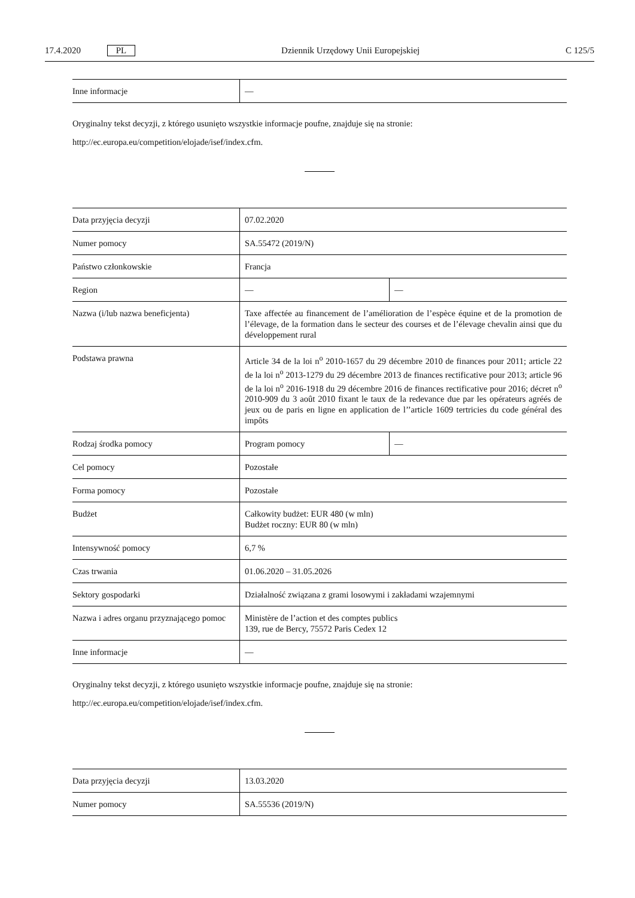17.4.2020 PL Dziennik Urzędowy Unii Europejskiej C 125/5
| Inne informacje | — |
Oryginalny tekst decyzji, z którego usunięto wszystkie informacje poufne, znajduje się na stronie:
http://ec.europa.eu/competition/elojade/isef/index.cfm.
| Data przyjęcia decyzji | 07.02.2020 | |
| Numer pomocy | SA.55472 (2019/N) | |
| Państwo członkowskie | Francja | |
| Region | — | — |
| Nazwa (i/lub nazwa beneficjenta) | Taxe affectée au financement de l’amélioration de l’espèce équine et de la promotion de l’élevage, de la formation dans le secteur des courses et de l’élevage chevalin ainsi que du développement rural | |
| Podstawa prawna | Article 34 de la loi n<sup>o</sup> 2010-1657 du 29 décembre 2010 de finances pour 2011; article 22 de la loi n<sup>o</sup> 2013-1279 du 29 décembre 2013 de finances rectificative pour 2013; article 96 de la loi n<sup>o</sup> 2016-1918 du 29 décembre 2016 de finances rectificative pour 2016; décret n<sup>o</sup> 2010-909 du 3 août 2010 fixant le taux de la redevance due par les opérateurs agréés de jeux ou de paris en ligne en application de l’’article 1609 tertricies du code général des impôts | |
| Rodzaj środka pomocy | Program pomocy | — |
| Cel pomocy | Pozostałe | |
| Forma pomocy | Pozostałe | |
| Budżet | Całkowity budżet: EUR 480 (w mln) Budżet roczny: EUR 80 (w mln) | |
| Intensywność pomocy | 6,7 % | |
| Czas trwania | 01.06.2020 – 31.05.2026 | |
| Sektory gospodarki | Działalność związana z grami losowymi i zakładami wzajemnymi | |
| Nazwa i adres organu przyznającego pomoc | Ministère de l’action et des comptes publics 139, rue de Bercy, 75572 Paris Cedex 12 | |
| Inne informacje | — | |
Oryginalny tekst decyzji, z którego usunięto wszystkie informacje poufne, znajduje się na stronie:
http://ec.europa.eu/competition/elojade/isef/index.cfm.
| Data przyjęcia decyzji | 13.03.2020 |
| Numer pomocy | SA.55536 (2019/N) |